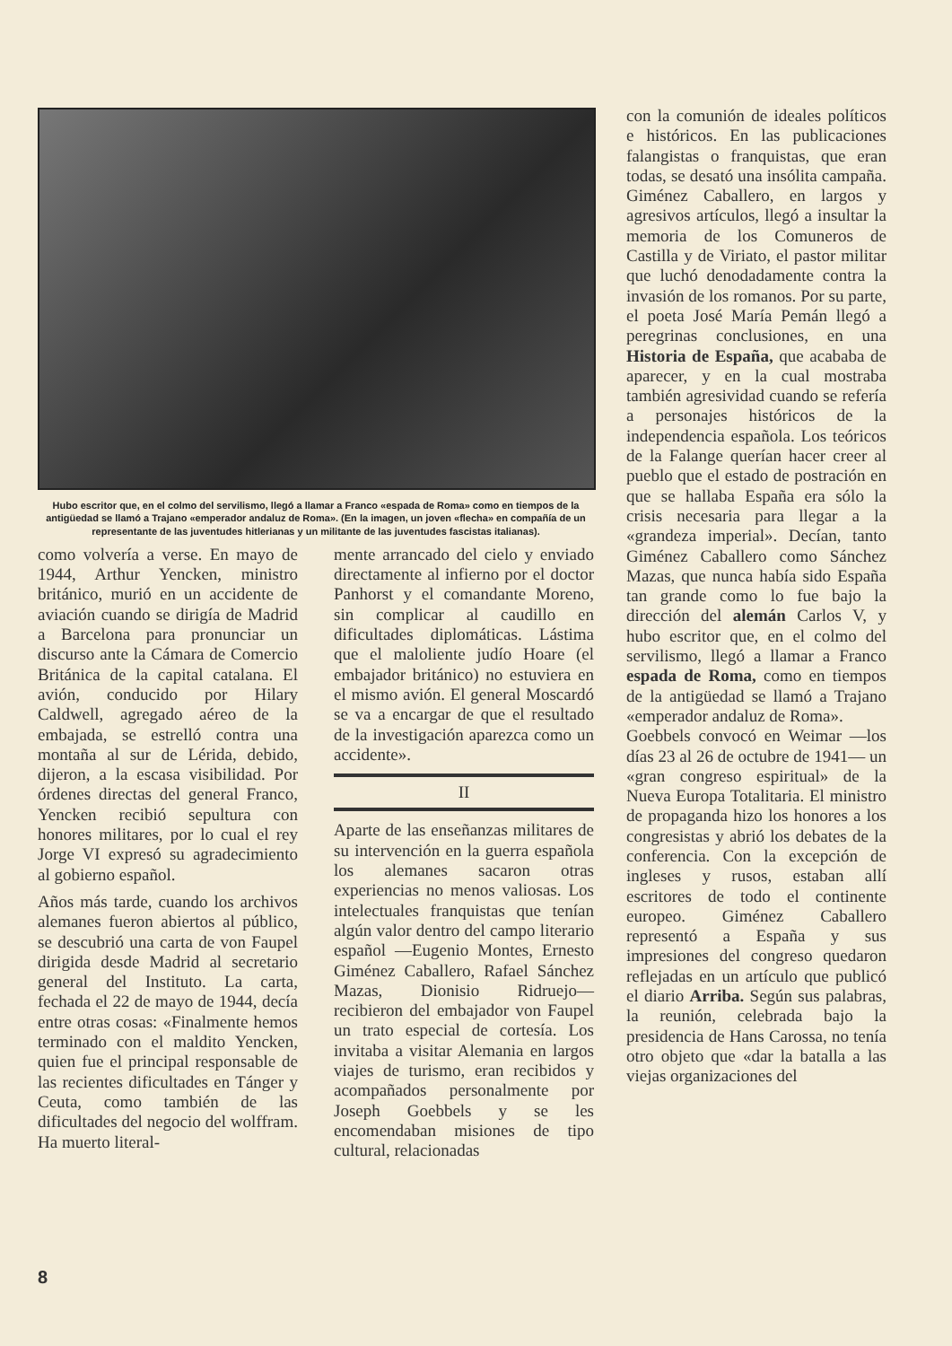Hubo escritor que, en el colmo del servilismo, llegó a llamar a Franco «espada de Roma» como en tiempos de la antigüedad se llamó a Trajano «emperador andaluz de Roma». (En la imagen, un joven «flecha» en compañía de un representante de las juventudes hitlerianas y un militante de las juventudes fascistas italianas).
como volvería a verse. En mayo de 1944, Arthur Yencken, ministro británico, murió en un accidente de aviación cuando se dirigía de Madrid a Barcelona para pronunciar un discurso ante la Cámara de Comercio Británica de la capital catalana. El avión, conducido por Hilary Caldwell, agregado aéreo de la embajada, se estrelló contra una montaña al sur de Lérida, debido, dijeron, a la escasa visibilidad. Por órdenes directas del general Franco, Yencken recibió sepultura con honores militares, por lo cual el rey Jorge VI expresó su agradecimiento al gobierno español.
Años más tarde, cuando los archivos alemanes fueron abiertos al público, se descubrió una carta de von Faupel dirigida desde Madrid al secretario general del Instituto. La carta, fechada el 22 de mayo de 1944, decía entre otras cosas: «Finalmente hemos terminado con el maldito Yencken, quien fue el principal responsable de las recientes dificultades en Tánger y Ceuta, como también de las dificultades del negocio del wolffram. Ha muerto literal-
mente arrancado del cielo y enviado directamente al infierno por el doctor Panhorst y el comandante Moreno, sin complicar al caudillo en dificultades diplomáticas. Lástima que el maloliente judío Hoare (el embajador británico) no estuviera en el mismo avión. El general Moscardó se va a encargar de que el resultado de la investigación aparezca como un accidente».
II
Aparte de las enseñanzas militares de su intervención en la guerra española los alemanes sacaron otras experiencias no menos valiosas. Los intelectuales franquistas que tenían algún valor dentro del campo literario español —Eugenio Montes, Ernesto Giménez Caballero, Rafael Sánchez Mazas, Dionisio Ridruejo— recibieron del embajador von Faupel un trato especial de cortesía. Los invitaba a visitar Alemania en largos viajes de turismo, eran recibidos y acompañados personalmente por Joseph Goebbels y se les encomendaban misiones de tipo cultural, relacionadas
con la comunión de ideales políticos e históricos. En las publicaciones falangistas o franquistas, que eran todas, se desató una insólita campaña. Giménez Caballero, en largos y agresivos artículos, llegó a insultar la memoria de los Comuneros de Castilla y de Viriato, el pastor militar que luchó denodadamente contra la invasión de los romanos. Por su parte, el poeta José María Pemán llegó a peregrinas conclusiones, en una Historia de España, que acababa de aparecer, y en la cual mostraba también agresividad cuando se refería a personajes históricos de la independencia española. Los teóricos de la Falange querían hacer creer al pueblo que el estado de postración en que se hallaba España era sólo la crisis necesaria para llegar a la «grandeza imperial». Decían, tanto Giménez Caballero como Sánchez Mazas, que nunca había sido España tan grande como lo fue bajo la dirección del alemán Carlos V, y hubo escritor que, en el colmo del servilismo, llegó a llamar a Franco espada de Roma, como en tiempos de la antigüedad se llamó a Trajano «emperador andaluz de Roma».
Goebbels convocó en Weimar —los días 23 al 26 de octubre de 1941— un «gran congreso espiritual» de la Nueva Europa Totalitaria. El ministro de propaganda hizo los honores a los congresistas y abrió los debates de la conferencia. Con la excepción de ingleses y rusos, estaban allí escritores de todo el continente europeo. Giménez Caballero representó a España y sus impresiones del congreso quedaron reflejadas en un artículo que publicó el diario Arriba. Según sus palabras, la reunión, celebrada bajo la presidencia de Hans Carossa, no tenía otro objeto que «dar la batalla a las viejas organizaciones del
8